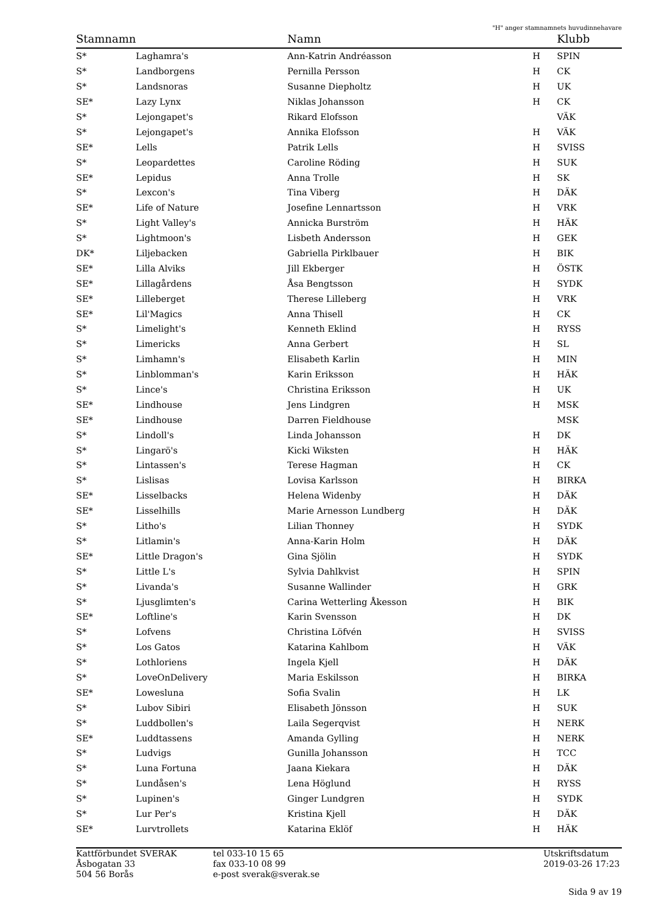"H" anger stamnamnets huvudinnehavare
| Stamnamn | | Namn | | Klubb |
| --- | --- | --- | --- | --- |
| S* | Laghamra's | Ann-Katrin Andréasson | H | SPIN |
| S* | Landborgens | Pernilla Persson | H | CK |
| S* | Landsnoras | Susanne Diepholtz | H | UK |
| SE* | Lazy Lynx | Niklas Johansson | H | CK |
| S* | Lejongapet's | Rikard Elofsson | | VÄK |
| S* | Lejongapet's | Annika Elofsson | H | VÄK |
| SE* | Lells | Patrik Lells | H | SVISS |
| S* | Leopardettes | Caroline Röding | H | SUK |
| SE* | Lepidus | Anna Trolle | H | SK |
| S* | Lexcon's | Tina Viberg | H | DÄK |
| SE* | Life of Nature | Josefine Lennartsson | H | VRK |
| S* | Light Valley's | Annicka Burström | H | HÄK |
| S* | Lightmoon's | Lisbeth Andersson | H | GEK |
| DK* | Liljebacken | Gabriella Pirklbauer | H | BIK |
| SE* | Lilla Alviks | Jill Ekberger | H | ÖSTK |
| SE* | Lillagårdens | Åsa Bengtsson | H | SYDK |
| SE* | Lilleberget | Therese Lilleberg | H | VRK |
| SE* | Lil'Magics | Anna Thisell | H | CK |
| S* | Limelight's | Kenneth Eklind | H | RYSS |
| S* | Limericks | Anna Gerbert | H | SL |
| S* | Limhamn's | Elisabeth Karlin | H | MIN |
| S* | Linblomman's | Karin Eriksson | H | HÄK |
| S* | Lince's | Christina Eriksson | H | UK |
| SE* | Lindhouse | Jens Lindgren | H | MSK |
| SE* | Lindhouse | Darren Fieldhouse | | MSK |
| S* | Lindoll's | Linda Johansson | H | DK |
| S* | Lingarö's | Kicki Wiksten | H | HÄK |
| S* | Lintassen's | Terese Hagman | H | CK |
| S* | Lislisas | Lovisa Karlsson | H | BIRKA |
| SE* | Lisselbacks | Helena Widenby | H | DÄK |
| SE* | Lisselhills | Marie Arnesson Lundberg | H | DÄK |
| S* | Litho's | Lilian Thonney | H | SYDK |
| S* | Litlamin's | Anna-Karin Holm | H | DÄK |
| SE* | Little Dragon's | Gina Sjölin | H | SYDK |
| S* | Little L's | Sylvia Dahlkvist | H | SPIN |
| S* | Livanda's | Susanne Wallinder | H | GRK |
| S* | Ljusglimten's | Carina Wetterling Åkesson | H | BIK |
| SE* | Loftline's | Karin Svensson | H | DK |
| S* | Lofvens | Christina Löfvén | H | SVISS |
| S* | Los Gatos | Katarina Kahlbom | H | VÄK |
| S* | Lothloriens | Ingela Kjell | H | DÄK |
| S* | LoveOnDelivery | Maria Eskilsson | H | BIRKA |
| SE* | Lowesluna | Sofia Svalin | H | LK |
| S* | Lubov Sibiri | Elisabeth Jönsson | H | SUK |
| S* | Luddbollen's | Laila Segerqvist | H | NERK |
| SE* | Luddtassens | Amanda Gylling | H | NERK |
| S* | Ludvigs | Gunilla Johansson | H | TCC |
| S* | Luna Fortuna | Jaana Kiekara | H | DÄK |
| S* | Lundåsen's | Lena Höglund | H | RYSS |
| S* | Lupinen's | Ginger Lundgren | H | SYDK |
| S* | Lur Per's | Kristina Kjell | H | DÄK |
| SE* | Lurvtrollets | Katarina Eklöf | H | HÄK |
Kattförbundet SVERAK
Åsbogatan 33
504 56 Borås
tel 033-10 15 65
fax 033-10 08 99
e-post sverak@sverak.se
Utskriftsdatum
2019-03-26 17:23
Sida 9 av 19